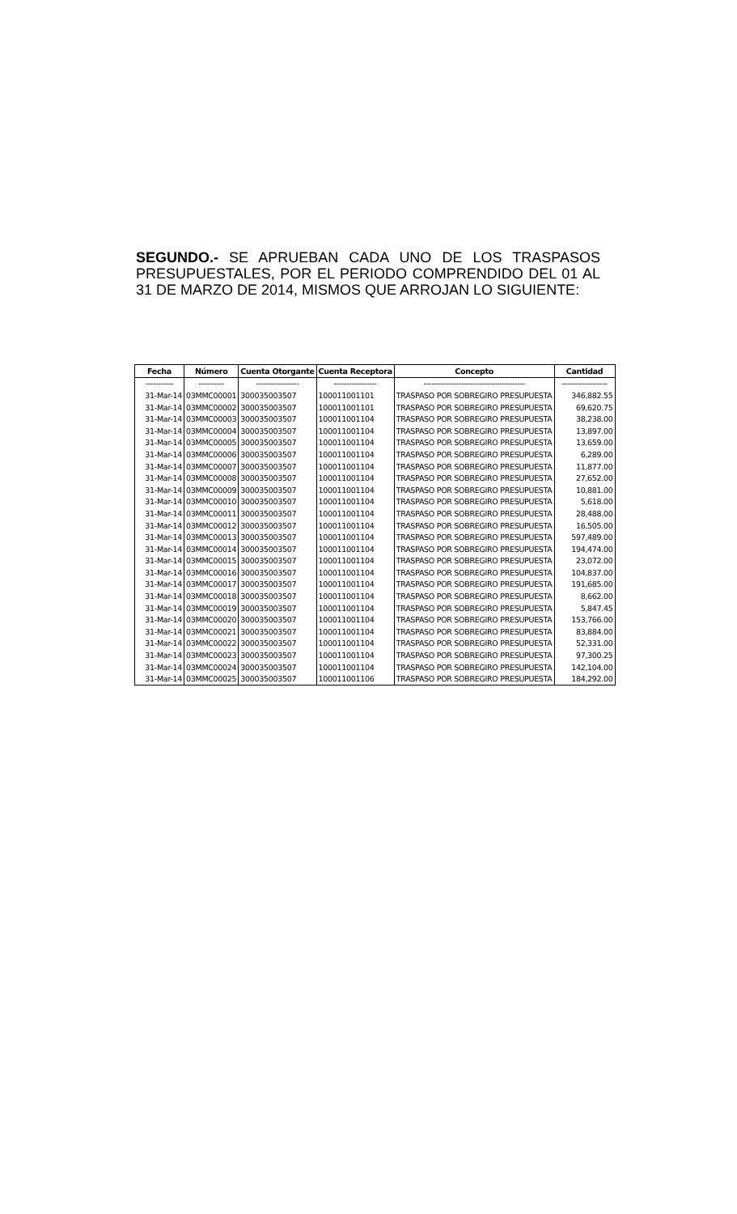SEGUNDO.- SE APRUEBAN CADA UNO DE LOS TRASPASOS PRESUPUESTALES, POR EL PERIODO COMPRENDIDO DEL 01 AL 31 DE MARZO DE 2014, MISMOS QUE ARROJAN LO SIGUIENTE:
| Fecha | Número | Cuenta Otorgante | Cuenta Receptora | Concepto | Cantidad |
| --- | --- | --- | --- | --- | --- |
| ----------- | ---------- | ----------------- | ----------------- | ---------------------------------------- | ------------------ |
| 31-Mar-14 | 03MMC00001 | 300035003507 | 100011001101 | TRASPASO POR SOBREGIRO PRESUPUESTA | 346,882.55 |
| 31-Mar-14 | 03MMC00002 | 300035003507 | 100011001101 | TRASPASO POR SOBREGIRO PRESUPUESTA | 69,620.75 |
| 31-Mar-14 | 03MMC00003 | 300035003507 | 100011001104 | TRASPASO POR SOBREGIRO PRESUPUESTA | 38,238.00 |
| 31-Mar-14 | 03MMC00004 | 300035003507 | 100011001104 | TRASPASO POR SOBREGIRO PRESUPUESTA | 13,897.00 |
| 31-Mar-14 | 03MMC00005 | 300035003507 | 100011001104 | TRASPASO POR SOBREGIRO PRESUPUESTA | 13,659.00 |
| 31-Mar-14 | 03MMC00006 | 300035003507 | 100011001104 | TRASPASO POR SOBREGIRO PRESUPUESTA | 6,289.00 |
| 31-Mar-14 | 03MMC00007 | 300035003507 | 100011001104 | TRASPASO POR SOBREGIRO PRESUPUESTA | 11,877.00 |
| 31-Mar-14 | 03MMC00008 | 300035003507 | 100011001104 | TRASPASO POR SOBREGIRO PRESUPUESTA | 27,652.00 |
| 31-Mar-14 | 03MMC00009 | 300035003507 | 100011001104 | TRASPASO POR SOBREGIRO PRESUPUESTA | 10,881.00 |
| 31-Mar-14 | 03MMC00010 | 300035003507 | 100011001104 | TRASPASO POR SOBREGIRO PRESUPUESTA | 5,618.00 |
| 31-Mar-14 | 03MMC00011 | 300035003507 | 100011001104 | TRASPASO POR SOBREGIRO PRESUPUESTA | 28,488.00 |
| 31-Mar-14 | 03MMC00012 | 300035003507 | 100011001104 | TRASPASO POR SOBREGIRO PRESUPUESTA | 16,505.00 |
| 31-Mar-14 | 03MMC00013 | 300035003507 | 100011001104 | TRASPASO POR SOBREGIRO PRESUPUESTA | 597,489.00 |
| 31-Mar-14 | 03MMC00014 | 300035003507 | 100011001104 | TRASPASO POR SOBREGIRO PRESUPUESTA | 194,474.00 |
| 31-Mar-14 | 03MMC00015 | 300035003507 | 100011001104 | TRASPASO POR SOBREGIRO PRESUPUESTA | 23,072.00 |
| 31-Mar-14 | 03MMC00016 | 300035003507 | 100011001104 | TRASPASO POR SOBREGIRO PRESUPUESTA | 104,837.00 |
| 31-Mar-14 | 03MMC00017 | 300035003507 | 100011001104 | TRASPASO POR SOBREGIRO PRESUPUESTA | 191,685.00 |
| 31-Mar-14 | 03MMC00018 | 300035003507 | 100011001104 | TRASPASO POR SOBREGIRO PRESUPUESTA | 8,662.00 |
| 31-Mar-14 | 03MMC00019 | 300035003507 | 100011001104 | TRASPASO POR SOBREGIRO PRESUPUESTA | 5,847.45 |
| 31-Mar-14 | 03MMC00020 | 300035003507 | 100011001104 | TRASPASO POR SOBREGIRO PRESUPUESTA | 153,766.00 |
| 31-Mar-14 | 03MMC00021 | 300035003507 | 100011001104 | TRASPASO POR SOBREGIRO PRESUPUESTA | 83,884.00 |
| 31-Mar-14 | 03MMC00022 | 300035003507 | 100011001104 | TRASPASO POR SOBREGIRO PRESUPUESTA | 52,331.00 |
| 31-Mar-14 | 03MMC00023 | 300035003507 | 100011001104 | TRASPASO POR SOBREGIRO PRESUPUESTA | 97,300.25 |
| 31-Mar-14 | 03MMC00024 | 300035003507 | 100011001104 | TRASPASO POR SOBREGIRO PRESUPUESTA | 142,104.00 |
| 31-Mar-14 | 03MMC00025 | 300035003507 | 100011001106 | TRASPASO POR SOBREGIRO PRESUPUESTA | 184,292.00 |